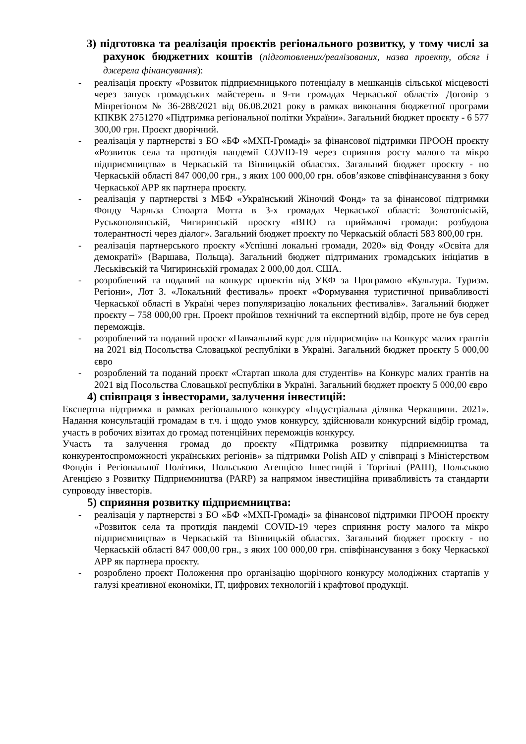3) підготовка та реалізація проєктів регіонального розвитку, у тому числі за рахунок бюджетних коштів (підготовлених/реалізованих, назва проекту, обсяг і джерела фінансування):
- реалізація проєкту «Розвиток підприємницького потенціалу в мешканців сільської місцевості через запуск громадських майстерень в 9-ти громадах Черкаської області» Договір з Мінрегіоном № 36-288/2021 від 06.08.2021 року в рамках виконання бюджетної програми КПКВК 2751270 «Підтримка регіональної політки України». Загальний бюджет проєкту - 6 577 300,00 грн. Проєкт дворічний.
- реалізація у партнерстві з БО «БФ «МХП-Громаді» за фінансової підтримки ПРООН проєкту «Розвиток села та протидія пандемії COVID-19 через сприяння росту малого та мікро підприємництва» в Черкаській та Вінницькій областях. Загальний бюджет проєкту - по Черкаській області 847 000,00 грн., з яких 100 000,00 грн. обов’язкове співфінансування з боку Черкаської АРР як партнера проєкту.
- реалізація у партнерстві з МБФ «Український Жіночий Фонд» та за фінансової підтримки Фонду Чарльза Стюарта Мотта в 3-х громадах Черкаської області: Золотоніській, Руськополянській, Чигиринській проєкту «ВПО та приймаючі громади: розбудова толерантності через діалог». Загальний бюджет проєкту по Черкаській області 583 800,00 грн.
- реалізація партнерського проєкту «Успішні локальні громади, 2020» від Фонду «Освіта для демократії» (Варшава, Польща). Загальний бюджет підтриманих громадських ініціатив в Леськівській та Чигиринській громадах 2 000,00 дол. США.
- розроблений та поданий на конкурс проектів від УКФ за Програмою «Культура. Туризм. Регіони», Лот 3. «Локальний фестиваль» проєкт «Формування туристичної привабливості Черкаської області в Україні через популяризацію локальних фестивалів». Загальний бюджет проєкту – 758 000,00 грн. Проект пройшов технічний та експертний відбір, проте не був серед переможців.
- розроблений та поданий проєкт «Навчальний курс для підприємців» на Конкурс малих грантів на 2021 від Посольства Словацької республіки в Україні. Загальний бюджет проєкту 5 000,00 євро
- розроблений та поданий проєкт «Стартап школа для студентів» на Конкурс малих грантів на 2021 від Посольства Словацької республіки в Україні. Загальний бюджет проєкту 5 000,00 євро
4) співпраця з інвесторами, залучення інвестицій:
Експертна підтримка в рамках регіонального конкурсу «Індустріальна ділянка Черкащини. 2021». Надання консультацій громадам в т.ч. і щодо умов конкурсу, здійснювали конкурсний відбір громад, участь в робочих візитах до громад потенційних переможців конкурсу.
Участь та залучення громад до проєкту «Підтримка розвитку підприємництва та конкурентоспроможності українських регіонів» за підтримки Polish AID у співпраці з Міністерством Фондів і Регіональної Політики, Польською Агенцією Інвестицій і Торгівлі (PAIH), Польською Агенцією з Розвитку Підприємництва (PARP) за напрямом інвестиційна привабливість та стандарти супроводу інвесторів.
5) сприяння розвитку підприємництва:
- реалізація у партнерстві з БО «БФ «МХП-Громаді» за фінансової підтримки ПРООН проєкту «Розвиток села та протидія пандемії COVID-19 через сприяння росту малого та мікро підприємництва» в Черкаській та Вінницькій областях. Загальний бюджет проєкту - по Черкаській області 847 000,00 грн., з яких 100 000,00 грн. співфінансування з боку Черкаської АРР як партнера проєкту.
- розроблено проєкт Положення про організацію щорічного конкурсу молодіжних стартапів у галузі креативної економіки, ІТ, цифрових технологій і крафтової продукції.